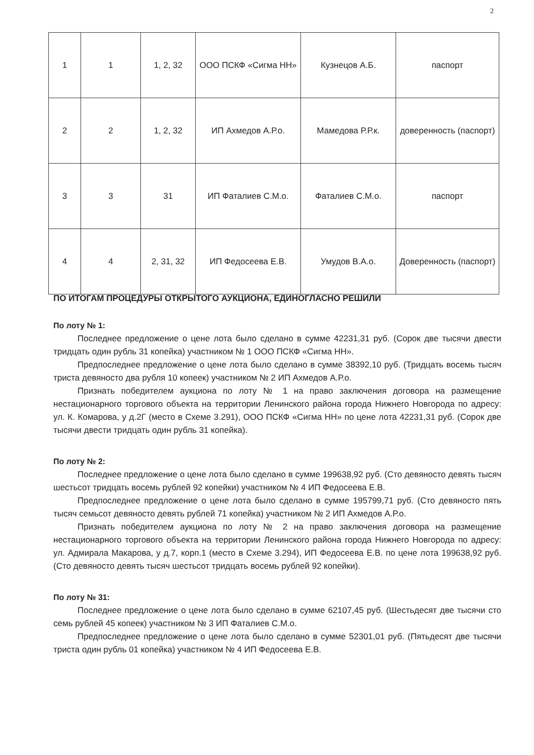2
| 1 | 1 | 1, 2, 32 | ООО ПСКФ «Сигма НН» | Кузнецов А.Б. | паспорт |
| 2 | 2 | 1, 2, 32 | ИП Ахмедов А.Р.о. | Мамедова Р.Р.к. | доверенность (паспорт) |
| 3 | 3 | 31 | ИП Фаталиев С.М.о. | Фаталиев С.М.о. | паспорт |
| 4 | 4 | 2, 31, 32 | ИП Федосеева Е.В. | Умудов В.А.о. | Доверенность (паспорт) |
ПО ИТОГАМ ПРОЦЕДУРЫ ОТКРЫТОГО АУКЦИОНА, ЕДИНОГЛАСНО РЕШИЛИ
По лоту № 1:
Последнее предложение о цене лота было сделано в сумме 42231,31 руб. (Сорок две тысячи двести тридцать один рубль 31 копейка) участником № 1 ООО ПСКФ «Сигма НН».
Предпоследнее предложение о цене лота было сделано в сумме 38392,10 руб. (Тридцать восемь тысяч триста девяносто два рубля 10 копеек) участником № 2 ИП Ахмедов А.Р.о.
Признать победителем аукциона по лоту № 1 на право заключения договора на размещение нестационарного торгового объекта на территории Ленинского района города Нижнего Новгорода по адресу: ул. К. Комарова, у д.2Г (место в Схеме 3.291), ООО ПСКФ «Сигма НН» по цене лота 42231,31 руб. (Сорок две тысячи двести тридцать один рубль 31 копейка).
По лоту № 2:
Последнее предложение о цене лота было сделано в сумме 199638,92 руб. (Сто девяносто девять тысяч шестьсот тридцать восемь рублей 92 копейки) участником № 4 ИП Федосеева Е.В.
Предпоследнее предложение о цене лота было сделано в сумме 195799,71 руб. (Сто девяносто пять тысяч семьсот девяносто девять рублей 71 копейка) участником № 2 ИП Ахмедов А.Р.о.
Признать победителем аукциона по лоту № 2 на право заключения договора на размещение нестационарного торгового объекта на территории Ленинского района города Нижнего Новгорода по адресу: ул. Адмирала Макарова, у д.7, корп.1 (место в Схеме 3.294), ИП Федосеева Е.В. по цене лота 199638,92 руб. (Сто девяносто девять тысяч шестьсот тридцать восемь рублей 92 копейки).
По лоту № 31:
Последнее предложение о цене лота было сделано в сумме 62107,45 руб. (Шестьдесят две тысячи сто семь рублей 45 копеек) участником № 3 ИП Фаталиев С.М.о.
Предпоследнее предложение о цене лота было сделано в сумме 52301,01 руб. (Пятьдесят две тысячи триста один рубль 01 копейка) участником № 4 ИП Федосеева Е.В.